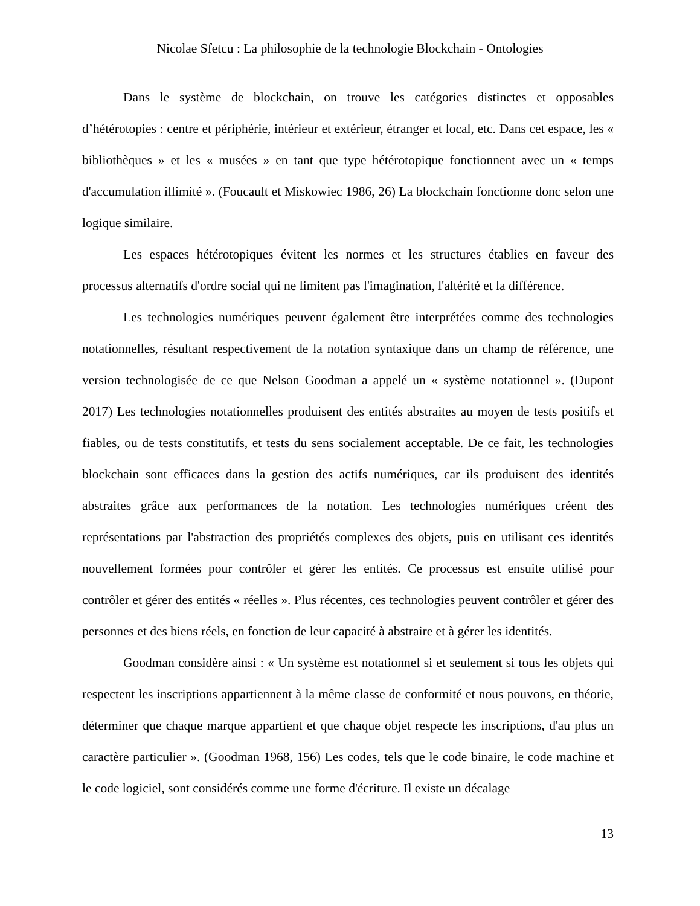Nicolae Sfetcu : La philosophie de la technologie Blockchain - Ontologies
Dans le système de blockchain, on trouve les catégories distinctes et opposables d’hétérotopies : centre et périphérie, intérieur et extérieur, étranger et local, etc. Dans cet espace, les « bibliothèques » et les « musées » en tant que type hétérotopique fonctionnent avec un « temps d'accumulation illimité ». (Foucault et Miskowiec 1986, 26) La blockchain fonctionne donc selon une logique similaire.
Les espaces hétérotopiques évitent les normes et les structures établies en faveur des processus alternatifs d'ordre social qui ne limitent pas l'imagination, l'altérité et la différence.
Les technologies numériques peuvent également être interprétées comme des technologies notationnelles, résultant respectivement de la notation syntaxique dans un champ de référence, une version technologisée de ce que Nelson Goodman a appelé un « système notationnel ». (Dupont 2017) Les technologies notationnelles produisent des entités abstraites au moyen de tests positifs et fiables, ou de tests constitutifs, et tests du sens socialement acceptable. De ce fait, les technologies blockchain sont efficaces dans la gestion des actifs numériques, car ils produisent des identités abstraites grâce aux performances de la notation. Les technologies numériques créent des représentations par l'abstraction des propriétés complexes des objets, puis en utilisant ces identités nouvellement formées pour contrôler et gérer les entités. Ce processus est ensuite utilisé pour contrôler et gérer des entités « réelles ». Plus récentes, ces technologies peuvent contrôler et gérer des personnes et des biens réels, en fonction de leur capacité à abstraire et à gérer les identités.
Goodman considère ainsi : « Un système est notationnel si et seulement si tous les objets qui respectent les inscriptions appartiennent à la même classe de conformité et nous pouvons, en théorie, déterminer que chaque marque appartient et que chaque objet respecte les inscriptions, d'au plus un caractère particulier ». (Goodman 1968, 156) Les codes, tels que le code binaire, le code machine et le code logiciel, sont considérés comme une forme d'écriture. Il existe un décalage
13